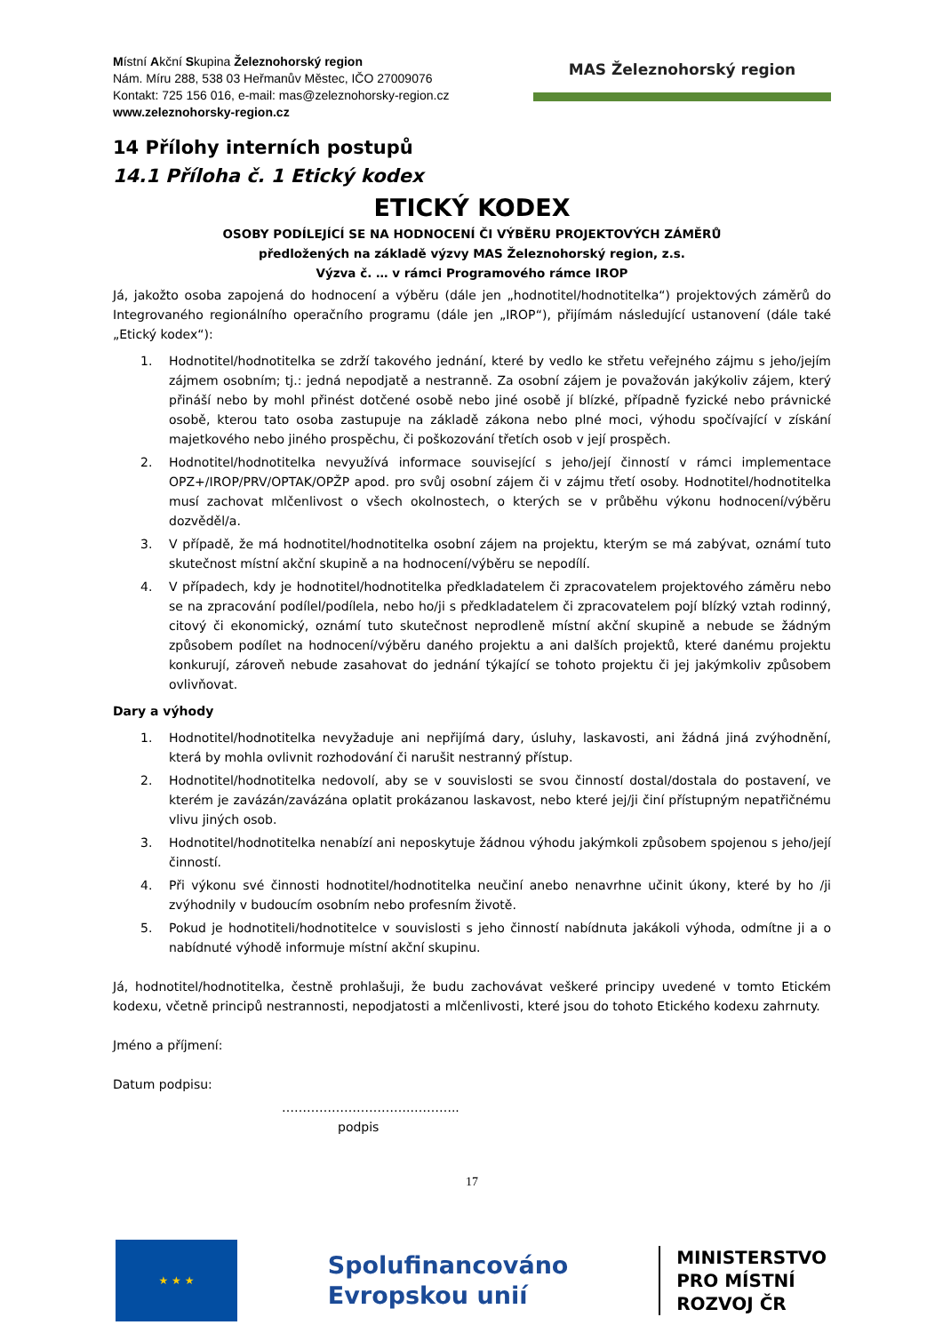Místní Akční Skupina Železnohorský region
Nám. Míru 288, 538 03 Heřmanův Městec, IČO 27009076
Kontakt: 725 156 016, e-mail: mas@zeleznohorsky-region.cz
www.zeleznohorsky-region.cz
MAS Železnohorský region
14 Přílohy interních postupů
14.1 Příloha č. 1 Etický kodex
ETICKÝ KODEX
OSOBY PODÍLEJÍCÍ SE NA HODNOCENÍ ČI VÝBĚRU PROJEKTOVÝCH ZÁMĚRŮ
předložených na základě výzvy MAS Železnohorský region, z.s.
Výzva č. … v rámci Programového rámce IROP
Já, jakožto osoba zapojená do hodnocení a výběru (dále jen „hodnotitel/hodnotitelka“) projektových záměrů do Integrovaného regionálního operačního programu (dále jen „IROP“), přijímám následující ustanovení (dále také „Etický kodex“):
1. Hodnotitel/hodnotitelka se zdrží takového jednání, které by vedlo ke střetu veřejného zájmu s jeho/jejím zájmem osobním; tj.: jedná nepodjatě a nestranně. Za osobní zájem je považován jakýkoliv zájem, který přináší nebo by mohl přinést dotčené osobě nebo jiné osobě jí blízké, případně fyzické nebo právnické osobě, kterou tato osoba zastupuje na základě zákona nebo plné moci, výhodu spočívající v získání majetkového nebo jiného prospěchu, či poškozování třetích osob v její prospěch.
2. Hodnotitel/hodnotitelka nevyužívá informace související s jeho/její činností v rámci implementace OPZ+/IROP/PRV/OPTAK/OPŽP apod. pro svůj osobní zájem či v zájmu třetí osoby. Hodnotitel/hodnotitelka musí zachovat mlčenlivost o všech okolnostech, o kterých se v průběhu výkonu hodnocení/výběru dozvěděl/a.
3. V případě, že má hodnotitel/hodnotitelka osobní zájem na projektu, kterým se má zabývat, oznámí tuto skutečnost místní akční skupině a na hodnocení/výběru se nepodílí.
4. V případech, kdy je hodnotitel/hodnotitelka předkladatelem či zpracovatelem projektového záměru nebo se na zpracování podílel/podílela, nebo ho/ji s předkladatelem či zpracovatelem pojí blízký vztah rodinný, citový či ekonomický, oznámí tuto skutečnost neprodleně místní akční skupině a nebude se žádným způsobem podílet na hodnocení/výběru daného projektu a ani dalších projektů, které danému projektu konkurují, zároveň nebude zasahovat do jednání týkající se tohoto projektu či jej jakýmkoliv způsobem ovlivňovat.
Dary a výhody
1. Hodnotitel/hodnotitelka nevyžaduje ani nepřijímá dary, úsluhy, laskavosti, ani žádná jiná zvýhodnění, která by mohla ovlivnit rozhodování či narušit nestranný přístup.
2. Hodnotitel/hodnotitelka nedovolí, aby se v souvislosti se svou činností dostal/dostala do postavení, ve kterém je zavázán/zavázána oplatit prokázanou laskavost, nebo které jej/ji činí přístupným nepatřičnému vlivu jiných osob.
3. Hodnotitel/hodnotitelka nenabízí ani neposkytuje žádnou výhodu jakýmkoli způsobem spojenou s jeho/její činností.
4. Při výkonu své činnosti hodnotitel/hodnotitelka neučiní anebo nenavrhne učinit úkony, které by ho /ji zvýhodnily v budoucím osobním nebo profesním životě.
5. Pokud je hodnotiteli/hodnotitelce v souvislosti s jeho činností nabídnuta jakákoli výhoda, odmítne ji a o nabídnuté výhodě informuje místní akční skupinu.
Já, hodnotitel/hodnotitelka, čestně prohlašuji, že budu zachovávat veškeré principy uvedené v tomto Etickém kodexu, včetně principů nestrannosti, nepodjatosti a mlčenlivosti, které jsou do tohoto Etického kodexu zahrnuty.
Jméno a příjmení:
Datum podpisu:
…………………………..………..
podpis
17
★ ★ ★
Spolufinancováno
Evropskou unií
MINISTERSTVO
PRO MÍSTNÍ
ROZVOJ ČR